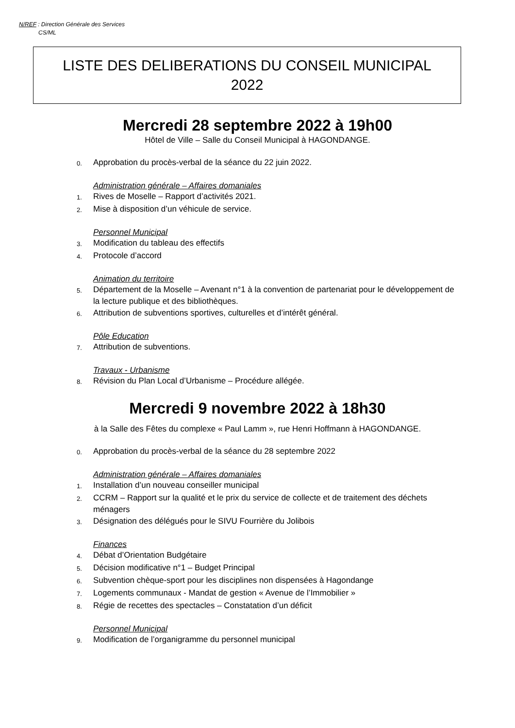N/REF : Direction Générale des Services
CS/ML
LISTE DES DELIBERATIONS DU CONSEIL MUNICIPAL
2022
Mercredi 28 septembre 2022 à 19h00
Hôtel de Ville – Salle du Conseil Municipal à HAGONDANGE.
0. Approbation du procès-verbal de la séance du 22 juin 2022.
Administration générale – Affaires domaniales
1. Rives de Moselle – Rapport d’activités 2021.
2. Mise à disposition d’un véhicule de service.
Personnel Municipal
3. Modification du tableau des effectifs
4. Protocole d’accord
Animation du territoire
5. Département de la Moselle – Avenant n°1 à la convention de partenariat pour le développement de la lecture publique et des bibliothèques.
6. Attribution de subventions sportives, culturelles et d’intérêt général.
Pôle Education
7. Attribution de subventions.
Travaux - Urbanisme
8. Révision du Plan Local d’Urbanisme – Procédure allégée.
Mercredi 9 novembre 2022 à 18h30
à la Salle des Fêtes du complexe « Paul Lamm », rue Henri Hoffmann à HAGONDANGE.
0. Approbation du procès-verbal de la séance du 28 septembre 2022
Administration générale – Affaires domaniales
1. Installation d’un nouveau conseiller municipal
2. CCRM – Rapport sur la qualité et le prix du service de collecte et de traitement des déchets ménagers
3. Désignation des délégués pour le SIVU Fourrière du Jolibois
Finances
4. Débat d’Orientation Budgétaire
5. Décision modificative n°1 – Budget Principal
6. Subvention chèque-sport pour les disciplines non dispensées à Hagondange
7. Logements communaux - Mandat de gestion « Avenue de l’Immobilier »
8. Régie de recettes des spectacles – Constatation d’un déficit
Personnel Municipal
9. Modification de l’organigramme du personnel municipal